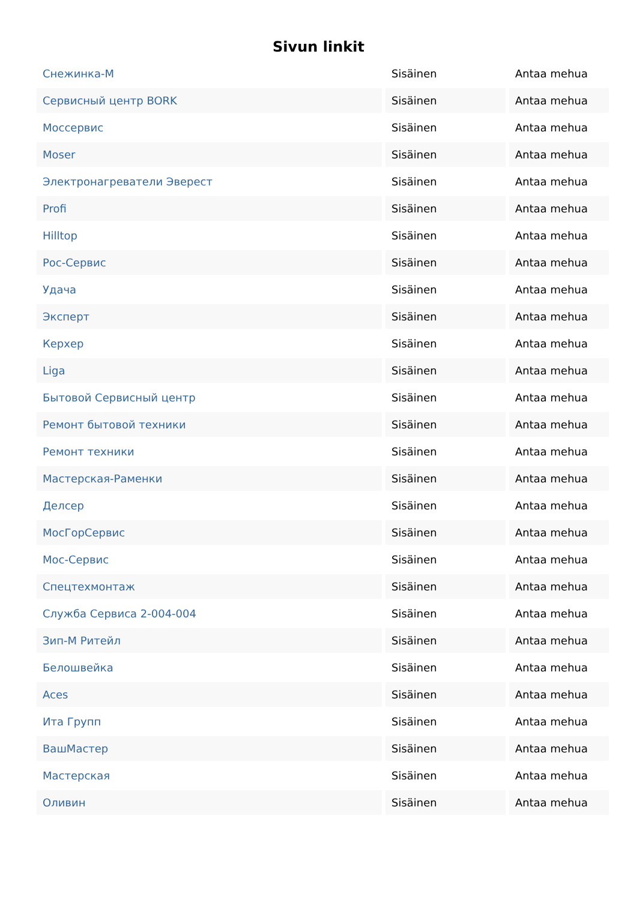Sivun linkit
| Снежинка-М | Sisäinen | Antaa mehua |
| Сервисный центр BORK | Sisäinen | Antaa mehua |
| Моссервис | Sisäinen | Antaa mehua |
| Moser | Sisäinen | Antaa mehua |
| Электронагреватели Эверест | Sisäinen | Antaa mehua |
| Profi | Sisäinen | Antaa mehua |
| Hilltop | Sisäinen | Antaa mehua |
| Рос-Сервис | Sisäinen | Antaa mehua |
| Удача | Sisäinen | Antaa mehua |
| Эксперт | Sisäinen | Antaa mehua |
| Керхер | Sisäinen | Antaa mehua |
| Liga | Sisäinen | Antaa mehua |
| Бытовой Сервисный центр | Sisäinen | Antaa mehua |
| Ремонт бытовой техники | Sisäinen | Antaa mehua |
| Ремонт техники | Sisäinen | Antaa mehua |
| Мастерская-Раменки | Sisäinen | Antaa mehua |
| Делсер | Sisäinen | Antaa mehua |
| МосГорСервис | Sisäinen | Antaa mehua |
| Мос-Сервис | Sisäinen | Antaa mehua |
| Спецтехмонтаж | Sisäinen | Antaa mehua |
| Служба Сервиса 2-004-004 | Sisäinen | Antaa mehua |
| Зип-М Ритейл | Sisäinen | Antaa mehua |
| Белошвейка | Sisäinen | Antaa mehua |
| Aces | Sisäinen | Antaa mehua |
| Ита Групп | Sisäinen | Antaa mehua |
| ВашМастер | Sisäinen | Antaa mehua |
| Мастерская | Sisäinen | Antaa mehua |
| Оливин | Sisäinen | Antaa mehua |